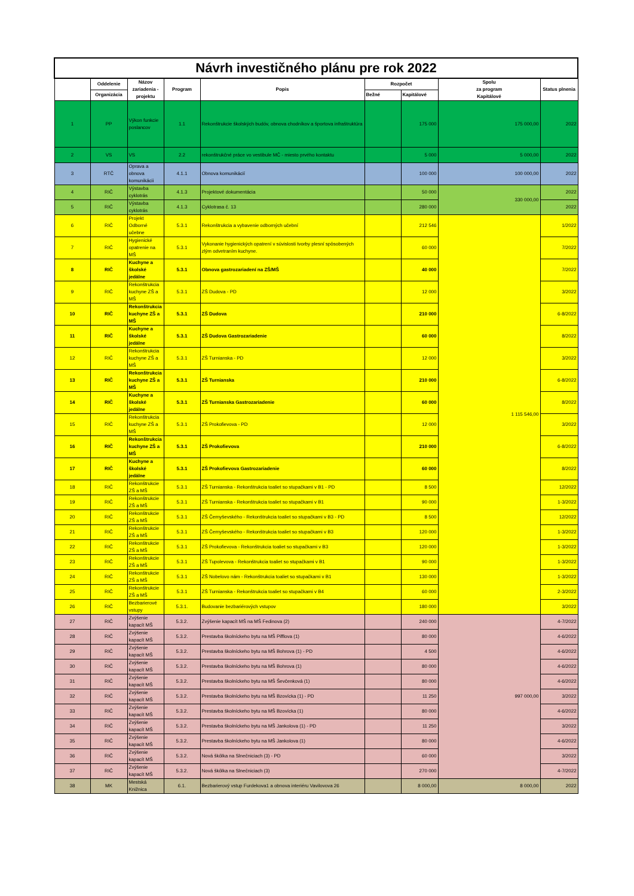| Návrh investičného plánu pre rok 2022 | | | | | | | | |
| | Oddelenie | Názov zariadenia - projektu | Program | Popis | Rozpočet | | Spolu za program Kapitálové | Status plnenia |
| | Organizácia | | | | Bežné | Kapitálové | | |
| 1 | PP | Výkon funkcie poslancov | 1.1 | Rekonštrukcie školských budóv, obnova chodníkov a športova infraštruktúra | | 175 000 | 175 000,00 | 2022 |
| 2 | VS | VS | 2.2 | rekonštrukčné práce vo vestibule MČ - miesto prvého kontaktu | | 5 000 | 5 000,00 | 2022 |
| 3 | RTČ | Oprava a obnova komunikácii | 4.1.1 | Obnova komunikácií | | 100 000 | 100 000,00 | 2022 |
| 4 | RIČ | Výstavba cyklotrás | 4.1.3 | Projektové dokumentácia | | 50 000 | 330 000,00 | 2022 |
| 5 | RIČ | Výstavba cyklotrás | 4.1.3 | Cyklotrasa č. 13 | | 280 000 | | 2022 |
| 6 | RIČ | Projekt Odborné učebne | 5.3.1 | Rekonštrukcia a vybavenie odborných učební | | 212 546 | 1 115 546,00 | 1/2022 |
| 7 | RIČ | Hygienické opatrenie na MŠ | 5.3.1 | Vykonanie hygienických opatrení v súvislosti tvorby plesní spôsobených zlým odvetraním kuchyne. | | 60 000 | | 7/2022 |
| 8 | RIČ | Kuchyne a školské jedálne | 5.3.1 | Obnova gastrozariadení na ZŠ/MŠ | | 40 000 | | 7/2022 |
| 9 | RIČ | Rekonštrukcia kuchyne ZŠ a MŠ | 5.3.1 | ZŠ Dudova - PD | | 12 000 | | 3/2022 |
| 10 | RIČ | Rekonštrukcia kuchyne ZŠ a MŠ | 5.3.1 | ZŠ Dudova | | 210 000 | | 6-8/2022 |
| 11 | RIČ | Kuchyne a školské jedálne | 5.3.1 | ZŠ Dudova Gastrozariadenie | | 60 000 | | 8/2022 |
| 12 | RIČ | Rekonštrukcia kuchyne ZŠ a MŠ | 5.3.1 | ZŠ Turnianska - PD | | 12 000 | | 3/2022 |
| 13 | RIČ | Rekonštrukcia kuchyne ZŠ a MŠ | 5.3.1 | ZŠ Turnianska | | 210 000 | | 6-8/2022 |
| 14 | RIČ | Kuchyne a školské jedálne | 5.3.1 | ZŠ Turnianska Gastrozariadenie | | 60 000 | | 8/2022 |
| 15 | RIČ | Rekonštrukcia kuchyne ZŠ a MŠ | 5.3.1 | ZŠ Prokofievova - PD | | 12 000 | | 3/2022 |
| 16 | RIČ | Rekonštrukcia kuchyne ZŠ a MŠ | 5.3.1 | ZŠ Prokofievova | | 210 000 | | 6-8/2022 |
| 17 | RIČ | Kuchyne a školské jedálne | 5.3.1 | ZŠ Prokofievova Gastrozariadenie | | 60 000 | | 8/2022 |
| 18 | RIČ | Rekonštrukcie ZŠ a MŠ | 5.3.1 | ZŠ Turnianska - Rekonštrukcia toaliet so stupačkami v B1 - PD | | 8 500 | | 12/2022 |
| 19 | RIČ | Rekonštrukcie ZŠ a MŠ | 5.3.1 | ZŠ Turnianska - Rekonštrukcia toaliet so stupačkami v B1 | | 90 000 | | 1-3/2022 |
| 20 | RIČ | Rekonštrukcie ZŠ a MŠ | 5.3.1 | ZŠ Černyševského - Rekonštrukcia toaliet so stupačkami v B3 - PD | | 8 500 | | 12/2022 |
| 21 | RIČ | Rekonštrukcie ZŠ a MŠ | 5.3.1 | ZŠ Černyševského - Rekonštrukcia toaliet so stupačkami v B3 | | 120 000 | | 1-3/2022 |
| 22 | RIČ | Rekonštrukcie ZŠ a MŠ | 5.3.1 | ZŠ Prokofievova - Rekonštrukcia toaliet so stupačkami v B3 | | 120 000 | | 1-3/2022 |
| 23 | RIČ | Rekonštrukcie ZŠ a MŠ | 5.3.1 | ZŠ Tupolevova - Rekonštrukcia toaliet so stupačkami v B1 | | 90 000 | | 1-3/2022 |
| 24 | RIČ | Rekonštrukcie ZŠ a MŠ | 5.3.1 | ZŠ Nobelovo nám - Rekonštrukcia toaliet so stupačkami v B1 | | 130 000 | | 1-3/2022 |
| 25 | RIČ | Rekonštrukcie ZŠ a MŠ | 5.3.1 | ZŠ Turnianska - Rekonštrukcia toaliet so stupačkami v B4 | | 60 000 | | 2-3/2022 |
| 26 | RIČ | Bezbarierové vstupy | 5.3.1. | Budovanie bezbariérových vstupov | | 180 000 | | 3/2022 |
| 27 | RIČ | Zvýšenie kapacít MŠ | 5.3.2. | Zvýšenie kapacít MŠ na MŠ Fedinova (2) | | 240 000 | 997 000,00 | 4-7/2022 |
| 28 | RIČ | Zvýšenie kapacít MŠ | 5.3.2. | Prestavba školníckeho bytu na MŠ Pifflova (1) | | 80 000 | | 4-6/2022 |
| 29 | RIČ | Zvýšenie kapacít MŠ | 5.3.2. | Prestavba školníckeho bytu na MŠ Bohrova (1) - PD | | 4 500 | | 4-6/2022 |
| 30 | RIČ | Zvýšenie kapacít MŠ | 5.3.2. | Prestavba školníckeho bytu na MŠ Bohrova (1) | | 80 000 | | 4-6/2022 |
| 31 | RIČ | Zvýšenie kapacít MŠ | 5.3.2. | Prestavba školníckeho bytu na MŠ Ševčenková (1) | | 80 000 | | 4-6/2022 |
| 32 | RIČ | Zvýšenie kapacít MŠ | 5.3.2. | Prestavba školníckeho bytu na MŠ Bzovícka (1) - PD | | 11 250 | | 3/2022 |
| 33 | RIČ | Zvýšenie kapacít MŠ | 5.3.2. | Prestavba školníckeho bytu na MŠ Bzovícka (1) | | 80 000 | | 4-6/2022 |
| 34 | RIČ | Zvýšenie kapacít MŠ | 5.3.2. | Prestavba školníckeho bytu na MŠ Jankolova (1) - PD | | 11 250 | | 3/2022 |
| 35 | RIČ | Zvýšenie kapacít MŠ | 5.3.2. | Prestavba školníckeho bytu na MŠ Jankolova (1) | | 80 000 | | 4-6/2022 |
| 36 | RIČ | Zvýšenie kapacít MŠ | 5.3.2. | Nová škôlka na Slnečniciach (3) - PD | | 60 000 | | 3/2022 |
| 37 | RIČ | Zvýšenie kapacít MŠ | 5.3.2. | Nová škôlka na Slnečniciach (3) | | 270 000 | | 4-7/2022 |
| 38 | MK | Mestská Knižnica | 6.1. | Bezbarierový vstup Furdekova1 a obnova interiéru Vavilovova 26 | | 8 000,00 | 8 000,00 | 2022 |